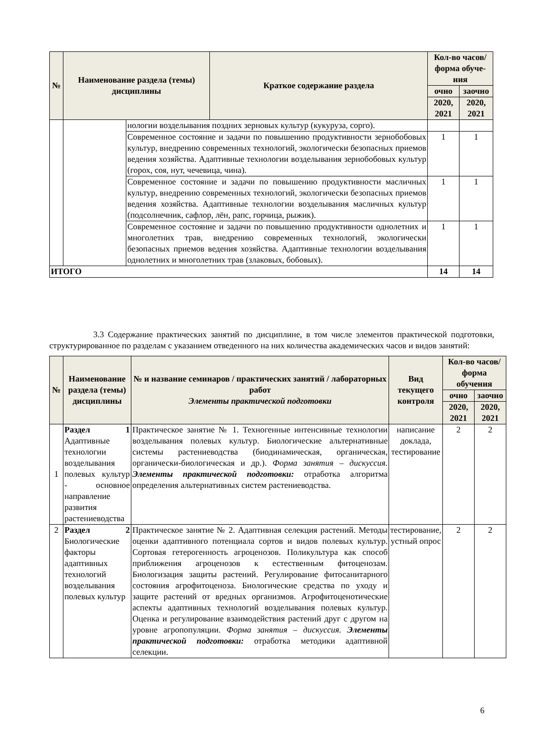| № | Наименование раздела (темы) дисциплины | | Краткое содержание раздела | Кол-во часов/ форма обуче-ния | |
| --- | --- | --- | --- | --- | --- |
| | | | | очно | заочно |
| | | | | 2020, 2021 | 2020, 2021 |
| | | нологии возделывания поздних зерновых культур (кукуруза, сорго). | | | |
| | | Современное состояние и задачи по повышению продуктивности зернобобовых культур, внедрению современных технологий, экологически безопасных приемов ведения хозяйства. Адаптивные технологии возделывания зернобобовых культур (горох, соя, нут, чечевица, чина). | | 1 | 1 |
| | | Современное состояние и задачи по повышению продуктивности масличных культур, внедрению современных технологий, экологически безопасных приемов ведения хозяйства. Адаптивные технологии возделывания масличных культур (подсолнечник, сафлор, лён, рапс, горчица, рыжик). | | 1 | 1 |
| | | Современное состояние и задачи по повышению продуктивности однолетних и многолетних трав, внедрению современных технологий, экологически безопасных приемов ведения хозяйства. Адаптивные технологии возделывания однолетних и многолетних трав (злаковых, бобовых). | | 1 | 1 |
| ИТОГО | | | | 14 | 14 |
3.3 Содержание практических занятий по дисциплине, в том числе элементов практической подготовки, структурированное по разделам с указанием отведенного на них количества академических часов и видов занятий:
| № | Наименование раздела (темы) дисциплины | № и название семинаров / практических занятий / лабораторных работ Элементы практической подготовки | Вид текущего контроля | Кол-во часов/форма обучения | |
| --- | --- | --- | --- | --- | --- |
| | | | | очно | заочно |
| | | | | 2020, 2021 | 2020, 2021 |
| 1 | Раздел 1 Адаптивные технологии возделывания полевых культур - основное направление развития растениеводства | Практическое занятие № 1. Техногенные интенсивные технологии возделывания полевых культур. Биологические альтернативные системы растениеводства (биодинамическая, органическая, органически-биологическая и др.). Форма занятия – дискуссия. Элементы практической подготовки: отработка алгоритма определения альтернативных систем растениеводства. | написание доклада, тестирование | 2 | 2 |
| 2 | Раздел 2 Биологические факторы адаптивных технологий возделывания полевых культур | Практическое занятие № 2. Адаптивная селекция растений. Методы оценки адаптивного потенциала сортов и видов полевых культур. Сортовая гетерогенность агроценозов. Поликультура как способ приближения агроценозов к естественным фитоценозам. Биологизация защиты растений. Регулирование фитосанитарного состояния агрофитоценоза. Биологические средства по уходу и защите растений от вредных организмов. Агрофитоценотические аспекты адаптивных технологий возделывания полевых культур. Оценка и регулирование взаимодействия растений друг с другом на уровне агропопуляции. Форма занятия – дискуссия. Элементы практической подготовки: отработка методики адаптивной селекции. | тестирование, устный опрос | 2 | 2 |
6